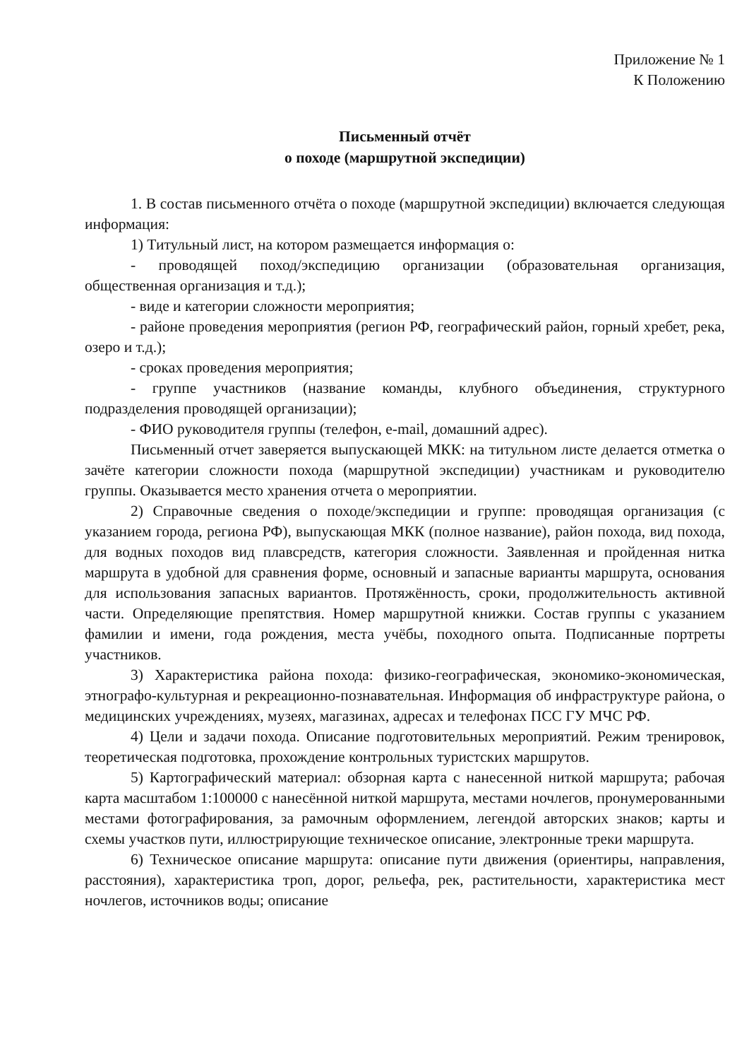Приложение № 1
К Положению
Письменный отчёт
о походе (маршрутной экспедиции)
1. В состав письменного отчёта о походе (маршрутной экспедиции) включается следующая информация:
1) Титульный лист, на котором размещается информация о:
- проводящей поход/экспедицию организации (образовательная организация, общественная организация и т.д.);
- виде и категории сложности мероприятия;
- районе проведения мероприятия (регион РФ, географический район, горный хребет, река, озеро и т.д.);
- сроках проведения мероприятия;
- группе участников (название команды, клубного объединения, структурного подразделения проводящей организации);
- ФИО руководителя группы (телефон, e-mail, домашний адрес).
Письменный отчет заверяется выпускающей МКК: на титульном листе делается отметка о зачёте категории сложности похода (маршрутной экспедиции) участникам и руководителю группы. Оказывается место хранения отчета о мероприятии.
2) Справочные сведения о походе/экспедиции и группе: проводящая организация (с указанием города, региона РФ), выпускающая МКК (полное название), район похода, вид похода, для водных походов вид плавсредств, категория сложности. Заявленная и пройденная нитка маршрута в удобной для сравнения форме, основный и запасные варианты маршрута, основания для использования запасных вариантов. Протяжённость, сроки, продолжительность активной части. Определяющие препятствия. Номер маршрутной книжки. Состав группы с указанием фамилии и имени, года рождения, места учёбы, походного опыта. Подписанные портреты участников.
3) Характеристика района похода: физико-географическая, экономико-экономическая, этнографо-культурная и рекреационно-познавательная. Информация об инфраструктуре района, о медицинских учреждениях, музеях, магазинах, адресах и телефонах ПСС ГУ МЧС РФ.
4) Цели и задачи похода. Описание подготовительных мероприятий. Режим тренировок, теоретическая подготовка, прохождение контрольных туристских маршрутов.
5) Картографический материал: обзорная карта с нанесенной ниткой маршрута; рабочая карта масштабом 1:100000 с нанесённой ниткой маршрута, местами ночлегов, пронумерованными местами фотографирования, за рамочным оформлением, легендой авторских знаков; карты и схемы участков пути, иллюстрирующие техническое описание, электронные треки маршрута.
6) Техническое описание маршрута: описание пути движения (ориентиры, направления, расстояния), характеристика троп, дорог, рельефа, рек, растительности, характеристика мест ночлегов, источников воды; описание